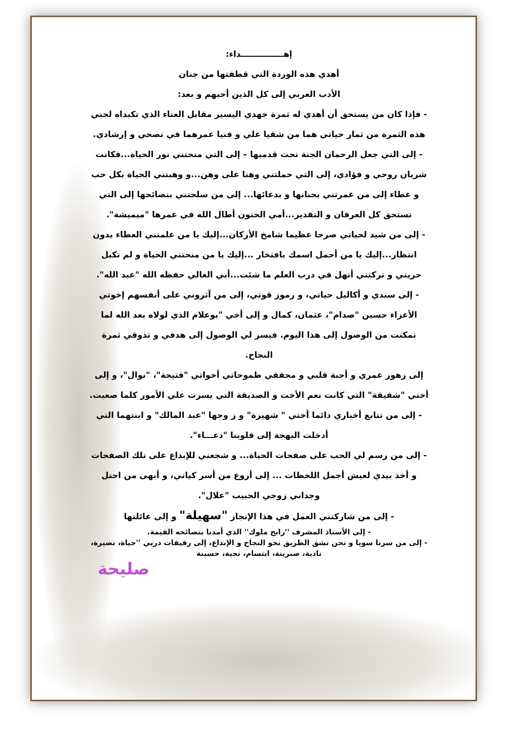إهـــــــــــــــداء:
أهدي هذه الوردة التي قطفتها من جنان
الأدب العربي إلى كل الذين أحبهم و بعد:
- فإذا كان من يستحق أن أهدي له ثمرة جهدي اليسير مقابل العناء الذي تكبداه لجني هذه الثمرة من ثمار حياتي هما من شقيا علي و فنيا عمرهما في نصحي و إرشادي.
- إلى التي جعل الرحمان الجنة تحت قدميها – إلى التي منحتني نور الحياة...فكانت شريان روحي و فؤادي، إلى التي حملتني وهنا على وهن...و وهبتني الحياة بكل حب و عطاء إلى من غمرتني بحنانها و بدعائها... إلى من سلحتني بنصائحها إلى التي تستحق كل العرفان و التقدير...أمي الحنون أطال الله في عمرها "ميميشة".
- إلى من شيد لحياتي صرحا عظيما شامخ الأركان...إليك يا من علمتني العطاء بدون انتظار...إليك يا من أحمل اسمك بافتخار ...إليك يا من منحتني الحياة و لم تكبل حريتي و تركتني أنهل في درب العلم ما شئت...أبي الغالي حفظه الله "عبد الله".
- إلى سندي و أكاليل حياتي، و رموز قوتي، إلى من آثروني على أنفسهم إخوتي الأعزاء حسين "صدام"، عثمان، كمال و إلى أخي "بوعلام الذي لولاه بعد الله لما تمكنت من الوصول إلى هذا اليوم. فيسر لي الوصول إلى هدفي و تذوقي ثمرة النجاح.
إلى زهور عمري و أحبة قلبي و محققي طموحاتي أخواتي "فتيحة"، "نوال"، و إلى أختي "شفيقة" التي كانت نعم الأخت و الصديقة التي يسرت علي الأمور كلما صعبت.
- إلى من تتابع أخباري دائما أختي " شهيرة" و ز وجها "عبد المالك" و ابنتهما التي أدخلت البهجة إلى قلوبنا "دعـــاء".
- إلى من رسم لي الحب على صفحات الحياة... و شجعني للإبداع على تلك الصفحات و أخذ بيدي لعيش أجمل اللحظات ... إلى أروع من أسر كياني، و أبهى من احتل وجداني زوجي الحبيب "علال".
- إلى من شاركتني العمل في هذا الإنجاز "سهيلة" و إلى عائلتها
- إلى الأستاذ المشرف ''رابح ملوك'' الذي أمدنا بنصائحه القيمة.
- إلى من سرنا سويا و نحن نشق الطريق نحو النجاح و الإبداع، إلى رفيقات دربي ''حياة، نصيرة، نادية، صبرينة، ابتسام، نجية، حسينة
صليحة